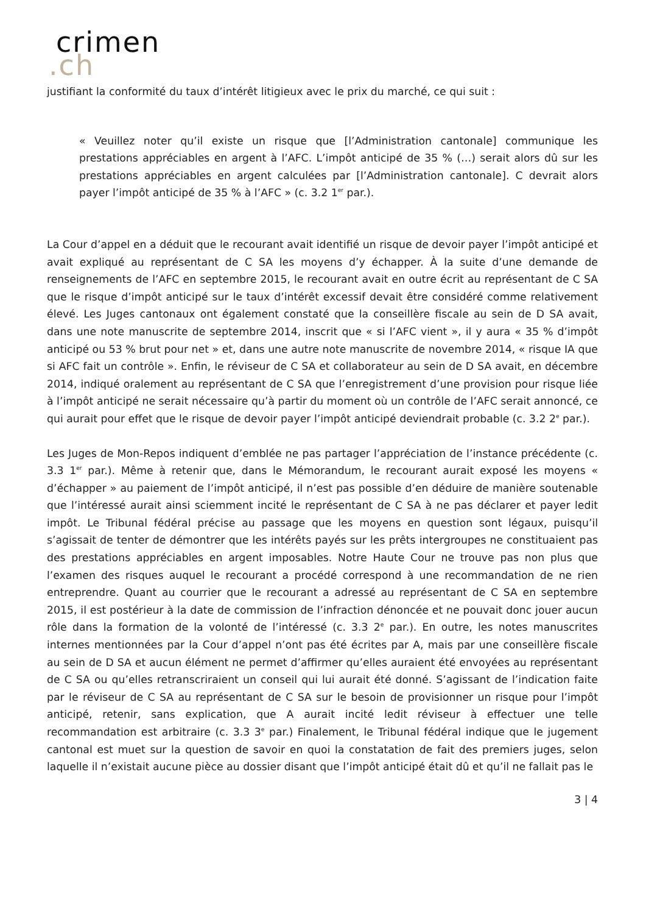crimen
.ch
justifiant la conformité du taux d’intérêt litigieux avec le prix du marché, ce qui suit :
« Veuillez noter qu’il existe un risque que [l’Administration cantonale] communique les prestations appréciables en argent à l’AFC. L’impôt anticipé de 35 % (…) serait alors dû sur les prestations appréciables en argent calculées par [l’Administration cantonale]. C devrait alors payer l’impôt anticipé de 35 % à l’AFC » (c. 3.2 1<sup>er</sup> par.).
La Cour d’appel en a déduit que le recourant avait identifié un risque de devoir payer l’impôt anticipé et avait expliqué au représentant de C SA les moyens d’y échapper. À la suite d’une demande de renseignements de l’AFC en septembre 2015, le recourant avait en outre écrit au représentant de C SA que le risque d’impôt anticipé sur le taux d’intérêt excessif devait être considéré comme relativement élevé. Les Juges cantonaux ont également constaté que la conseillère fiscale au sein de D SA avait, dans une note manuscrite de septembre 2014, inscrit que « si l’AFC vient », il y aura « 35 % d’impôt anticipé ou 53 % brut pour net » et, dans une autre note manuscrite de novembre 2014, « risque IA que si AFC fait un contrôle ». Enfin, le réviseur de C SA et collaborateur au sein de D SA avait, en décembre 2014, indiqué oralement au représentant de C SA que l’enregistrement d’une provision pour risque liée à l’impôt anticipé ne serait nécessaire qu’à partir du moment où un contrôle de l’AFC serait annoncé, ce qui aurait pour effet que le risque de devoir payer l’impôt anticipé deviendrait probable (c. 3.2 2<sup>e</sup> par.).
Les Juges de Mon-Repos indiquent d’emblée ne pas partager l’appréciation de l’instance précédente (c. 3.3 1<sup>er</sup> par.). Même à retenir que, dans le Mémorandum, le recourant aurait exposé les moyens « d’échapper » au paiement de l’impôt anticipé, il n’est pas possible d’en déduire de manière soutenable que l’intéressé aurait ainsi sciemment incité le représentant de C SA à ne pas déclarer et payer ledit impôt. Le Tribunal fédéral précise au passage que les moyens en question sont légaux, puisqu’il s’agissait de tenter de démontrer que les intérêts payés sur les prêts intergroupes ne constituaient pas des prestations appréciables en argent imposables. Notre Haute Cour ne trouve pas non plus que l’examen des risques auquel le recourant a procédé correspond à une recommandation de ne rien entreprendre. Quant au courrier que le recourant a adressé au représentant de C SA en septembre 2015, il est postérieur à la date de commission de l’infraction dénoncée et ne pouvait donc jouer aucun rôle dans la formation de la volonté de l’intéressé (c. 3.3 2<sup>e</sup> par.). En outre, les notes manuscrites internes mentionnées par la Cour d’appel n’ont pas été écrites par A, mais par une conseillère fiscale au sein de D SA et aucun élément ne permet d’affirmer qu’elles auraient été envoyées au représentant de C SA ou qu’elles retranscriraient un conseil qui lui aurait été donné. S’agissant de l’indication faite par le réviseur de C SA au représentant de C SA sur le besoin de provisionner un risque pour l’impôt anticipé, retenir, sans explication, que A aurait incité ledit réviseur à effectuer une telle recommandation est arbitraire (c. 3.3 3<sup>e</sup> par.) Finalement, le Tribunal fédéral indique que le jugement cantonal est muet sur la question de savoir en quoi la constatation de fait des premiers juges, selon laquelle il n’existait aucune pièce au dossier disant que l’impôt anticipé était dû et qu’il ne fallait pas le
3 | 4